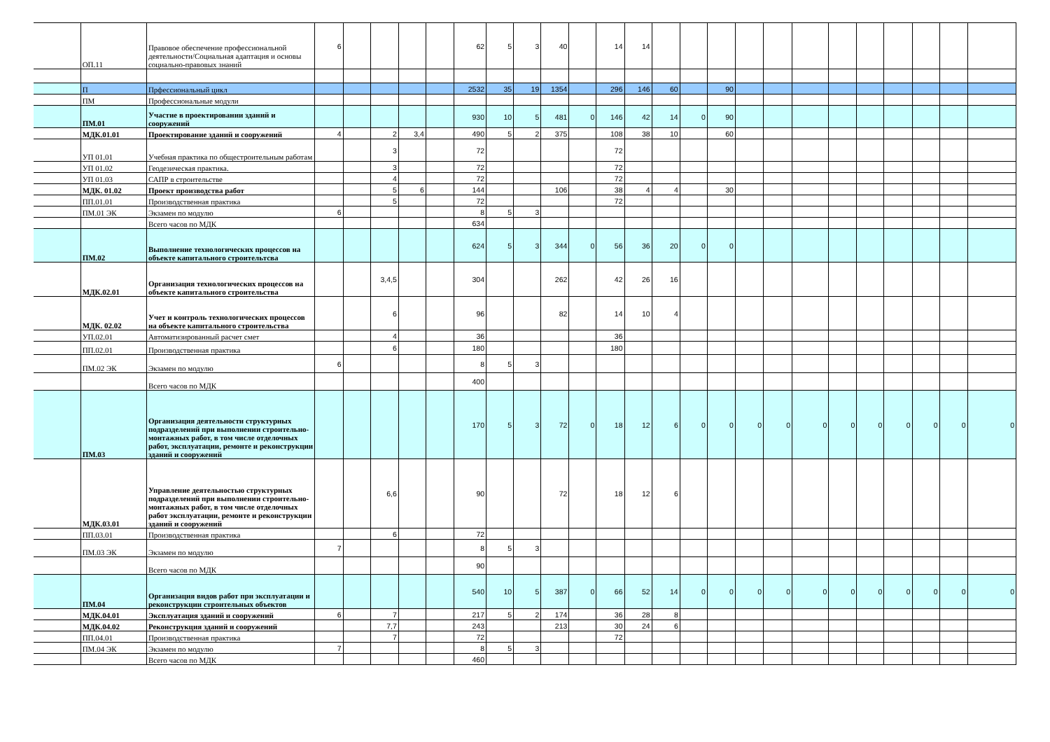| | ОП.11 | Правовое обеспечение профессиональной деятельности/Социальная адаптация и основы социально-правовых знаний | 6 | | | | | 62 | 5 | 3 | 40 | | 14 | 14 | | | | | | | | | | | | |
| | П | Прфессиональный цикл | | | | | | 2532 | 35 | 19 | 1354 | | 296 | 146 | 60 | | 90 | | | | | | | | | |
| | ПМ | Профессиональные модули | | | | | | | | | | | | | | | | | | | | | | | | |
| | ПМ.01 | Участие в проектировании зданий и сооружений | | | | | | 930 | 10 | 5 | 481 | 0 | 146 | 42 | 14 | 0 | 90 | | | | | | | | | |
| | МДК.01.01 | Проектирование зданий и сооружений | 4 | | 2 | 3,4 | | 490 | 5 | 2 | 375 | | 108 | 38 | 10 | | 60 | | | | | | | | | |
| | УП 01.01 | Учебная практика по общестроительным работам | | | 3 | | | 72 | | | | | 72 | | | | | | | | | | | | | |
| | УП 01.02 | Геодезическая практика. | | | 3 | | | 72 | | | | | 72 | | | | | | | | | | | | | |
| | УП 01.03 | САПР в строительстве | | | 4 | | | 72 | | | | | 72 | | | | | | | | | | | | | |
| | МДК. 01.02 | Проект производства работ | | | 5 | 6 | | 144 | | | 106 | | 38 | 4 | 4 | | 30 | | | | | | | | | |
| | ПП.01.01 | Производственная практика | | | 5 | | | 72 | | | | | 72 | | | | | | | | | | | | | |
| | ПМ.01 ЭК | Экзамен по модулю | 6 | | | | | 8 | 5 | 3 | | | | | | | | | | | | | | | | |
| | | Всего часов по МДК | | | | | | 634 | | | | | | | | | | | | | | | | | | |
| | ПМ.02 | Выполнение технологических процессов на объекте капитального строительтсва | | | | | | 624 | 5 | 3 | 344 | 0 | 56 | 36 | 20 | 0 | 0 | | | | | | | | | |
| | МДК.02.01 | Организация технологических процессов на объекте капитального строительства | | | 3,4,5 | | | 304 | | | 262 | | 42 | 26 | 16 | | | | | | | | | | | |
| | МДК. 02.02 | Учет и контроль технологических процессов на объекте капитального строительства | | | 6 | | | 96 | | | 82 | | 14 | 10 | 4 | | | | | | | | | | | |
| | УП.02.01 | Автоматизированный расчет смет | | | 4 | | | 36 | | | | | 36 | | | | | | | | | | | | | |
| | ПП.02.01 | Производственная практика | | | 6 | | | 180 | | | | | 180 | | | | | | | | | | | | | |
| | ПМ.02 ЭК | Экзамен по модулю | 6 | | | | | 8 | 5 | 3 | | | | | | | | | | | | | | | | |
| | | Всего часов по МДК | | | | | | 400 | | | | | | | | | | | | | | | | | | |
| | ПМ.03 | Организация деятельности структурных подразделений при выполнении строительно-монтажных работ, в том числе отделочных работ, эксплуатации, ремонте и реконструкции зданий и сооружений | | | | | | 170 | 5 | 3 | 72 | 0 | 18 | 12 | 6 | 0 | 0 | 0 | 0 | 0 | 0 | 0 | 0 | 0 | 0 | 0 |
| | МДК.03.01 | Управление деятельностью структурных подразделений при выполнении строительно-монтажных работ, в том числе отделочных работ эксплуатации, ремонте и реконструкции зданий и сооружений | | | 6,6 | | | 90 | | | 72 | | 18 | 12 | 6 | | | | | | | | | | | |
| | ПП.03.01 | Производственная практика | | | 6 | | | 72 | | | | | | | | | | | | | | | | | | |
| | ПМ.03 ЭК | Экзамен по модулю | 7 | | | | | 8 | 5 | 3 | | | | | | | | | | | | | | | | |
| | | Всего часов по МДК | | | | | | 90 | | | | | | | | | | | | | | | | | | |
| | ПМ.04 | Организация видов работ при эксплуатации и реконструкции строительных объектов | | | | | | 540 | 10 | 5 | 387 | 0 | 66 | 52 | 14 | 0 | 0 | 0 | 0 | 0 | 0 | 0 | 0 | 0 | 0 | 0 |
| | МДК.04.01 | Эксплуатация зданий и сооружений | 6 | | 7 | | | 217 | 5 | 2 | 174 | | 36 | 28 | 8 | | | | | | | | | | | |
| | МДК.04.02 | Реконструкция зданий и сооружений | | | 7,7 | | | 243 | | | 213 | | 30 | 24 | 6 | | | | | | | | | | | |
| | ПП.04.01 | Производственная практика | | | 7 | | | 72 | | | | | 72 | | | | | | | | | | | | | |
| | ПМ.04 ЭК | Экзамен по модулю | 7 | | | | | 8 | 5 | 3 | | | | | | | | | | | | | | | | |
| | | Всего часов по МДК | | | | | | 460 | | | | | | | | | | | | | | | | | | |